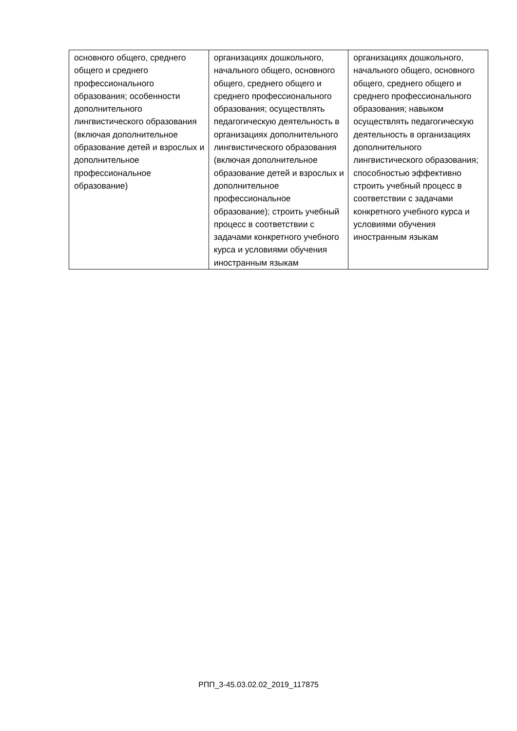| основного общего, среднего общего и среднего профессионального образования; особенности дополнительного лингвистического образования (включая дополнительное образование детей и взрослых и дополнительное профессиональное образование) | организациях дошкольного, начального общего, основного общего, среднего общего и среднего профессионального образования; осуществлять педагогическую деятельность в организациях дополнительного лингвистического образования (включая дополнительное образование детей и взрослых и дополнительное профессиональное образование); строить учебный процесс в соответствии с задачами конкретного учебного курса и условиями обучения иностранным языкам | организациях дошкольного, начального общего, основного общего, среднего общего и среднего профессионального образования; навыком осуществлять педагогическую деятельность в организациях дополнительного лингвистического образования; способностью эффективно строить учебный процесс в соответствии с задачами конкретного учебного курса и условиями обучения иностранным языкам |
РПП_3-45.03.02.02_2019_117875